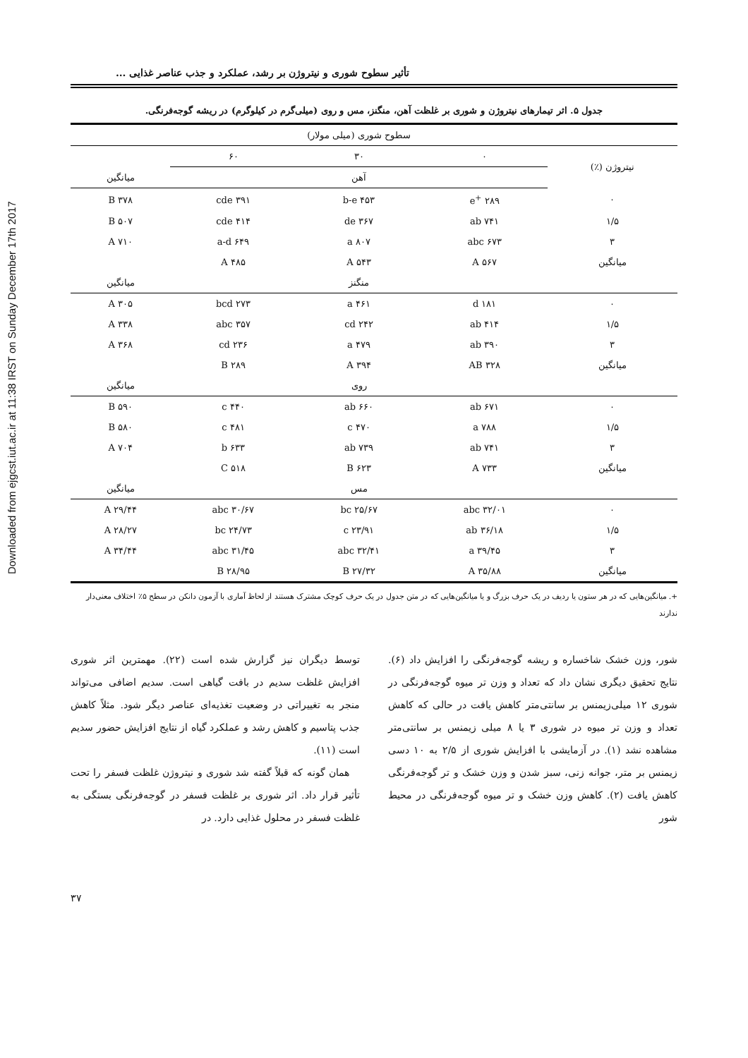Downloaded from ejgcst.iut.ac.ir at 11:38 IRST on Sunday December 17th 2017
تأثیر سطوح شوری و نیتروژن بر رشد، عملکرد و جذب عناصر غذایی ...
جدول ۵. اثر تیمارهای نیتروژن و شوری بر غلظت آهن، منگنز، مس و روی (میلی‌گرم در کیلوگرم) در ریشه گوجه‌فرنگی.
| | سطوح شوری (میلی مولار) | | | |
| نیتروژن (٪) | ۰ | ۳۰ | ۶۰ | |
| | | آهن | | میانگین |
| ۰ | ۲۸۹ <sup>+</sup>e | ۴۵۳ b-e | ۳۹۱ cde | ۳۷۸ B |
| ۱/۵ | ۷۴۱ ab | ۳۶۷ de | ۴۱۴ cde | ۵۰۷ B |
| ۳ | ۶۷۳ abc | ۸۰۷ a | ۶۴۹ a-d | ۷۱۰ A |
| میانگین | ۵۶۷ A | ۵۴۳ A | ۴۸۵ A | |
| | | منگنز | | میانگین |
| ۰ | ۱۸۱ d | ۴۶۱ a | ۲۷۳ bcd | ۳۰۵ A |
| ۱/۵ | ۴۱۴ ab | ۲۴۲ cd | ۳۵۷ abc | ۳۳۸ A |
| ۳ | ۳۹۰ ab | ۴۷۹ a | ۲۳۶ cd | ۳۶۸ A |
| میانگین | ۳۲۸ AB | ۳۹۴ A | ۲۸۹ B | |
| | | روی | | میانگین |
| ۰ | ۶۷۱ ab | ۶۶۰ ab | ۴۴۰ c | ۵۹۰ B |
| ۱/۵ | ۷۸۸ a | ۴۷۰ c | ۴۸۱ c | ۵۸۰ B |
| ۳ | ۷۴۱ ab | ۷۳۹ ab | ۶۳۳ b | ۷۰۴ A |
| میانگین | ۷۳۳ A | ۶۲۳ B | ۵۱۸ C | |
| | | مس | | میانگین |
| ۰ | ۳۲/۰۱ abc | ۲۵/۶۷ bc | ۳۰/۶۷ abc | ۲۹/۴۴ A |
| ۱/۵ | ۳۶/۱۸ ab | ۲۳/۹۱ c | ۲۴/۷۳ bc | ۲۸/۲۷ A |
| ۳ | ۳۹/۴۵ a | ۳۲/۴۱ abc | ۳۱/۴۵ abc | ۳۴/۴۴ A |
| میانگین | ۳۵/۸۸ A | ۲۷/۳۲ B | ۲۸/۹۵ B | |
+. میانگین‌هایی که در هر ستون یا ردیف در یک حرف بزرگ و یا میانگین‌هایی که در متن جدول در یک حرف کوچک مشترک هستند از لحاظ آماری با آزمون دانکن در سطح ۵٪ اختلاف معنی‌دار ندارند
شور، وزن خشک شاخساره و ریشه گوجه‌فرنگی را افزایش داد (۶). نتایج تحقیق دیگری نشان داد که تعداد و وزن تر میوه گوجه‌فرنگی در شوری ۱۲ میلی‌زیمنس بر سانتی‌متر کاهش یافت در حالی که کاهش تعداد و وزن تر میوه در شوری ۳ یا ۸ میلی زیمنس بر سانتی‌متر مشاهده نشد (۱). در آزمایشی با افزایش شوری از ۲/۵ به ۱۰ دسی زیمنس بر متر، جوانه زنی، سبز شدن و وزن خشک و تر گوجه‌فرنگی کاهش یافت (۲). کاهش وزن خشک و تر میوه گوجه‌فرنگی در محیط شور
توسط دیگران نیز گزارش شده است (۲۲). مهمترین اثر شوری افزایش غلظت سدیم در بافت گیاهی است. سدیم اضافی می‌تواند منجر به تغییراتی در وضعیت تغذیه‌ای عناصر دیگر شود. مثلاً کاهش جذب پتاسیم و کاهش رشد و عملکرد گیاه از نتایج افزایش حضور سدیم است (۱۱).
همان گونه که قبلاً گفته شد شوری و نیتروژن غلظت فسفر را تحت تأثیر قرار داد. اثر شوری بر غلظت فسفر در گوجه‌فرنگی بستگی به غلظت فسفر در محلول غذایی دارد. در
۳۷